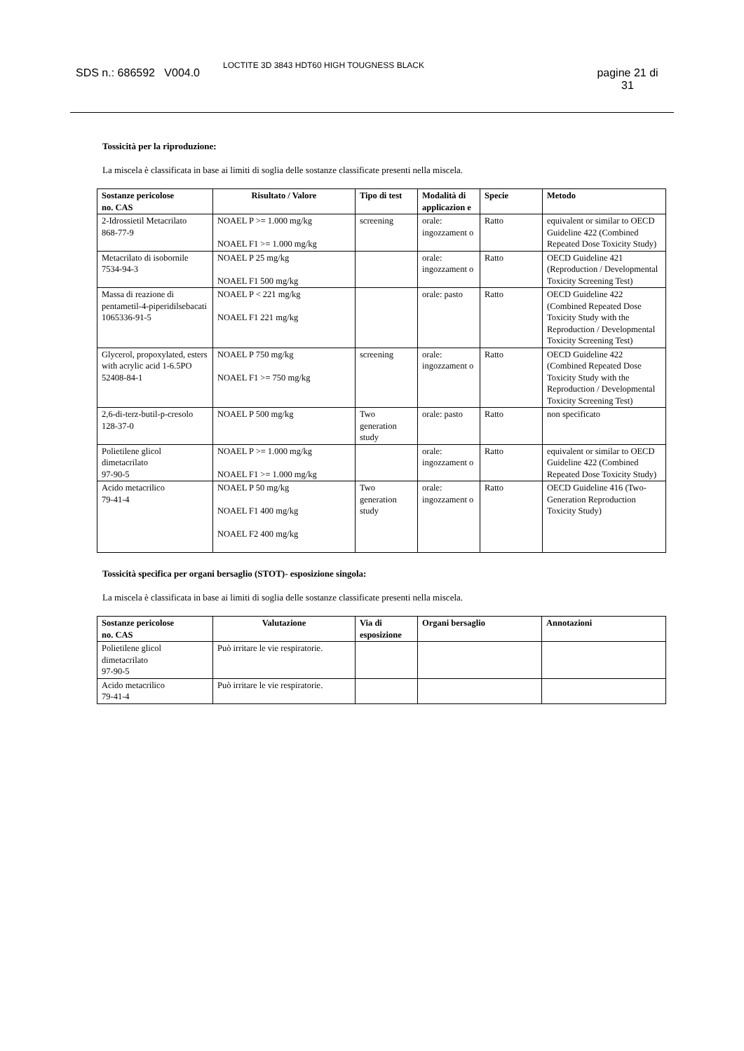SDS n.: 686592 V004.0
LOCTITE 3D 3843 HDT60 HIGH TOUGNESS BLACK
pagine 21 di
31
Tossicità per la riproduzione:
La miscela è classificata in base ai limiti di soglia delle sostanze classificate presenti nella miscela.
| Sostanze pericolose no. CAS | Risultato / Valore | Tipo di test | Modalità di applicazion e | Specie | Metodo |
| --- | --- | --- | --- | --- | --- |
| 2-Idrossietil Metacrilato 868-77-9 | NOAEL P >= 1.000 mg/kg NOAEL F1 >= 1.000 mg/kg | screening | orale: ingozzament o | Ratto | equivalent or similar to OECD Guideline 422 (Combined Repeated Dose Toxicity Study) |
| Metacrilato di isobornile 7534-94-3 | NOAEL P 25 mg/kg NOAEL F1 500 mg/kg | | orale: ingozzament o | Ratto | OECD Guideline 421 (Reproduction / Developmental Toxicity Screening Test) |
| Massa di reazione di pentametil-4-piperidilsebacati 1065336-91-5 | NOAEL P < 221 mg/kg NOAEL F1 221 mg/kg | | orale: pasto | Ratto | OECD Guideline 422 (Combined Repeated Dose Toxicity Study with the Reproduction / Developmental Toxicity Screening Test) |
| Glycerol, propoxylated, esters with acrylic acid 1-6.5PO 52408-84-1 | NOAEL P 750 mg/kg NOAEL F1 >= 750 mg/kg | screening | orale: ingozzament o | Ratto | OECD Guideline 422 (Combined Repeated Dose Toxicity Study with the Reproduction / Developmental Toxicity Screening Test) |
| 2,6-di-terz-butil-p-cresolo 128-37-0 | NOAEL P 500 mg/kg | Two generation study | orale: pasto | Ratto | non specificato |
| Polietilene glicol dimetacrilato 97-90-5 | NOAEL P >= 1.000 mg/kg NOAEL F1 >= 1.000 mg/kg | | orale: ingozzament o | Ratto | equivalent or similar to OECD Guideline 422 (Combined Repeated Dose Toxicity Study) |
| Acido metacrilico 79-41-4 | NOAEL P 50 mg/kg NOAEL F1 400 mg/kg NOAEL F2 400 mg/kg | Two generation study | orale: ingozzament o | Ratto | OECD Guideline 416 (Two-Generation Reproduction Toxicity Study) |
Tossicità specifica per organi bersaglio (STOT)- esposizione singola:
La miscela è classificata in base ai limiti di soglia delle sostanze classificate presenti nella miscela.
| Sostanze pericolose no. CAS | Valutazione | Via di esposizione | Organi bersaglio | Annotazioni |
| --- | --- | --- | --- | --- |
| Polietilene glicol dimetacrilato 97-90-5 | Può irritare le vie respiratorie. | | | |
| Acido metacrilico 79-41-4 | Può irritare le vie respiratorie. | | | |